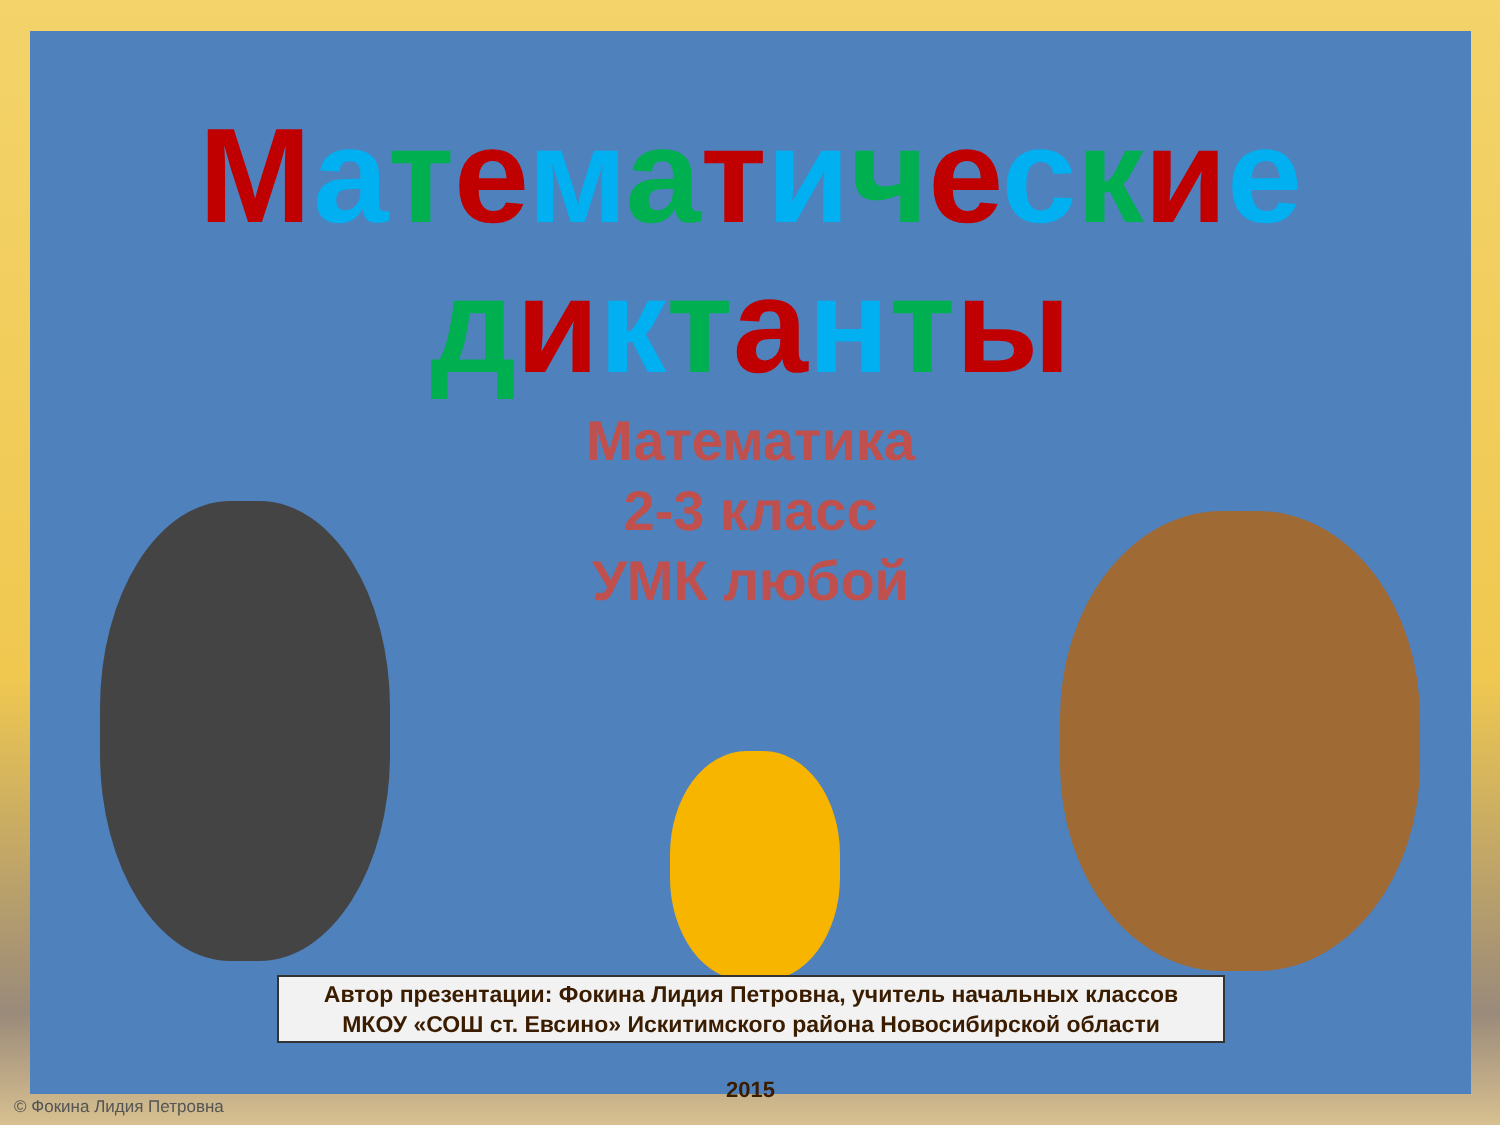Математические
диктанты
Математика
2-3 класс
УМК любой
Автор презентации: Фокина Лидия Петровна, учитель начальных классов
МКОУ «СОШ ст. Евсино» Искитимского района Новосибирской области
2015
© Фокина Лидия Петровна